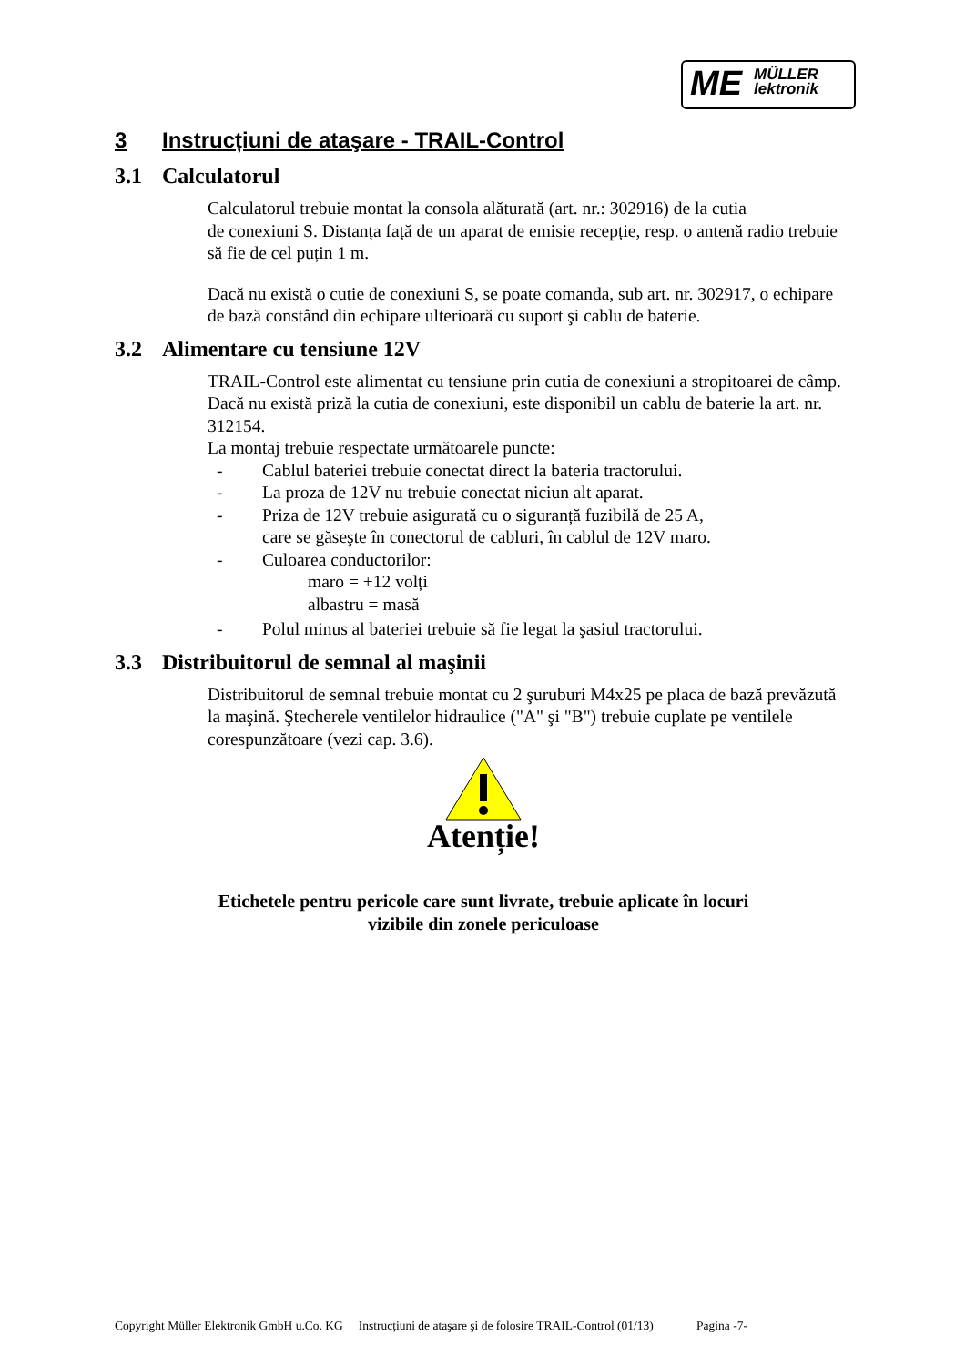ME MÜLLER
lektronik
3 Instrucțiuni de ataşare - TRAIL-Control
3.1 Calculatorul
Calculatorul trebuie montat la consola alăturată (art. nr.: 302916) de la cutia
de conexiuni S. Distanța față de un aparat de emisie recepție, resp. o antenă radio trebuie să fie de cel puțin 1 m.
Dacă nu există o cutie de conexiuni S, se poate comanda, sub art. nr. 302917, o echipare de bază constând din echipare ulterioară cu suport şi cablu de baterie.
3.2 Alimentare cu tensiune 12V
TRAIL-Control este alimentat cu tensiune prin cutia de conexiuni a stropitoarei de câmp.
Dacă nu există priză la cutia de conexiuni, este disponibil un cablu de baterie la art. nr. 312154.
La montaj trebuie respectate următoarele puncte:
- Cablul bateriei trebuie conectat direct la bateria tractorului.
- La proza de 12V nu trebuie conectat niciun alt aparat.
- Priza de 12V trebuie asigurată cu o siguranță fuzibilă de 25 A,
care se găseşte în conectorul de cabluri, în cablul de 12V maro.
- Culoarea conductorilor:
maro = +12 volți
albastru = masă
- Polul minus al bateriei trebuie să fie legat la şasiul tractorului.
3.3 Distribuitorul de semnal al maşinii
Distribuitorul de semnal trebuie montat cu 2 şuruburi M4x25 pe placa de bază prevăzută la maşină. Ştecherele ventilelor hidraulice ("A" şi "B") trebuie cuplate pe ventilele corespunzătoare (vezi cap. 3.6).
Atenție!
Etichetele pentru pericole care sunt livrate, trebuie aplicate în locuri
vizibile din zonele periculoase
Copyright Müller Elektronik GmbH u.Co. KG Instrucțiuni de ataşare şi de folosire TRAIL-Control (01/13) Pagina -7-